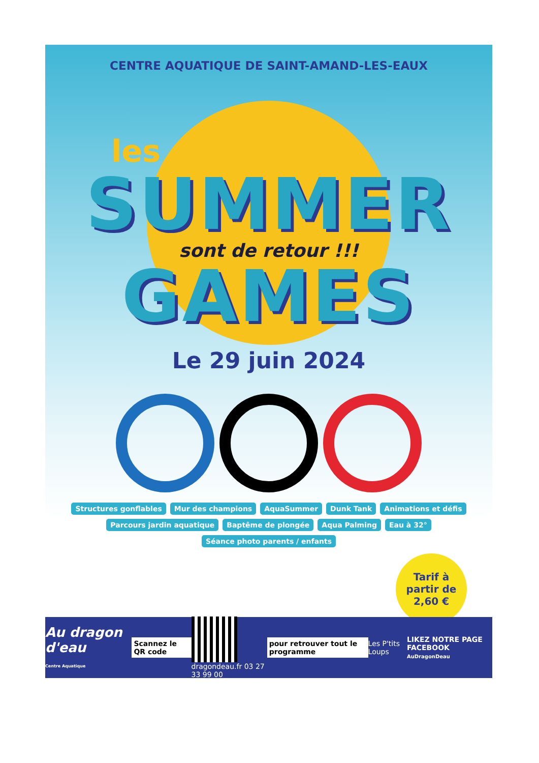CENTRE AQUATIQUE DE SAINT-AMAND-LES-EAUX
les
SUMMER
sont de retour !!!
GAMES
Le 29 juin 2024
Structures gonflables Mur des champions AquaSummer Dunk Tank Animations et défis Parcours jardin aquatique Baptême de plongée Aqua Palming Eau à 32° Séance photo parents / enfants
Tarif à partir de 2,60 €
Au dragon d'eau
Centre Aquatique
Scannez le QR code
dragondeau.fr 03 27 33 99 00
pour retrouver tout le programme
Les P'tits Loups
LIKEZ NOTRE PAGE FACEBOOK
AuDragonDeau